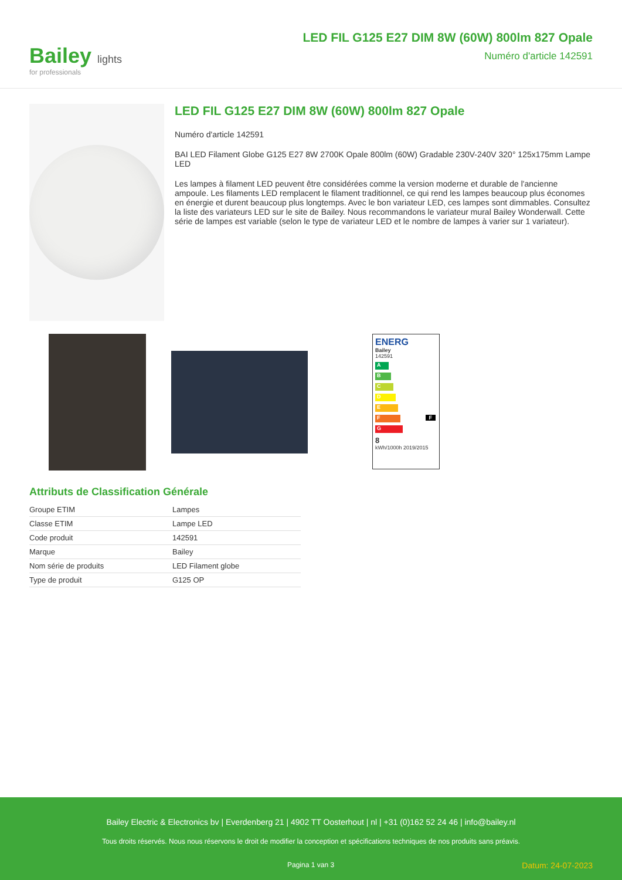Bailey lights
for professionals
LED FIL G125 E27 DIM 8W (60W) 800lm 827 Opale
Numéro d'article 142591
LED FIL G125 E27 DIM 8W (60W) 800lm 827 Opale
Numéro d'article 142591
BAI LED Filament Globe G125 E27 8W 2700K Opale 800lm (60W) Gradable 230V-240V 320° 125x175mm Lampe LED
Les lampes à filament LED peuvent être considérées comme la version moderne et durable de l'ancienne ampoule. Les filaments LED remplacent le filament traditionnel, ce qui rend les lampes beaucoup plus économes en énergie et durent beaucoup plus longtemps. Avec le bon variateur LED, ces lampes sont dimmables. Consultez la liste des variateurs LED sur le site de Bailey. Nous recommandons le variateur mural Bailey Wonderwall. Cette série de lampes est variable (selon le type de variateur LED et le nombre de lampes à varier sur 1 variateur).
ENERG
Bailey
142591
A
B
C
D
E
F F
G
8
kWh/1000h 2019/2015
Attributs de Classification Générale
| Groupe ETIM | Lampes |
| Classe ETIM | Lampe LED |
| Code produit | 142591 |
| Marque | Bailey |
| Nom série de produits | LED Filament globe |
| Type de produit | G125 OP |
Bailey Electric & Electronics bv | Everdenberg 21 | 4902 TT Oosterhout | nl | +31 (0)162 52 24 46 | info@bailey.nl
Tous droits réservés. Nous nous réservons le droit de modifier la conception et spécifications techniques de nos produits sans préavis.
Pagina 1 van 3 Datum: 24-07-2023